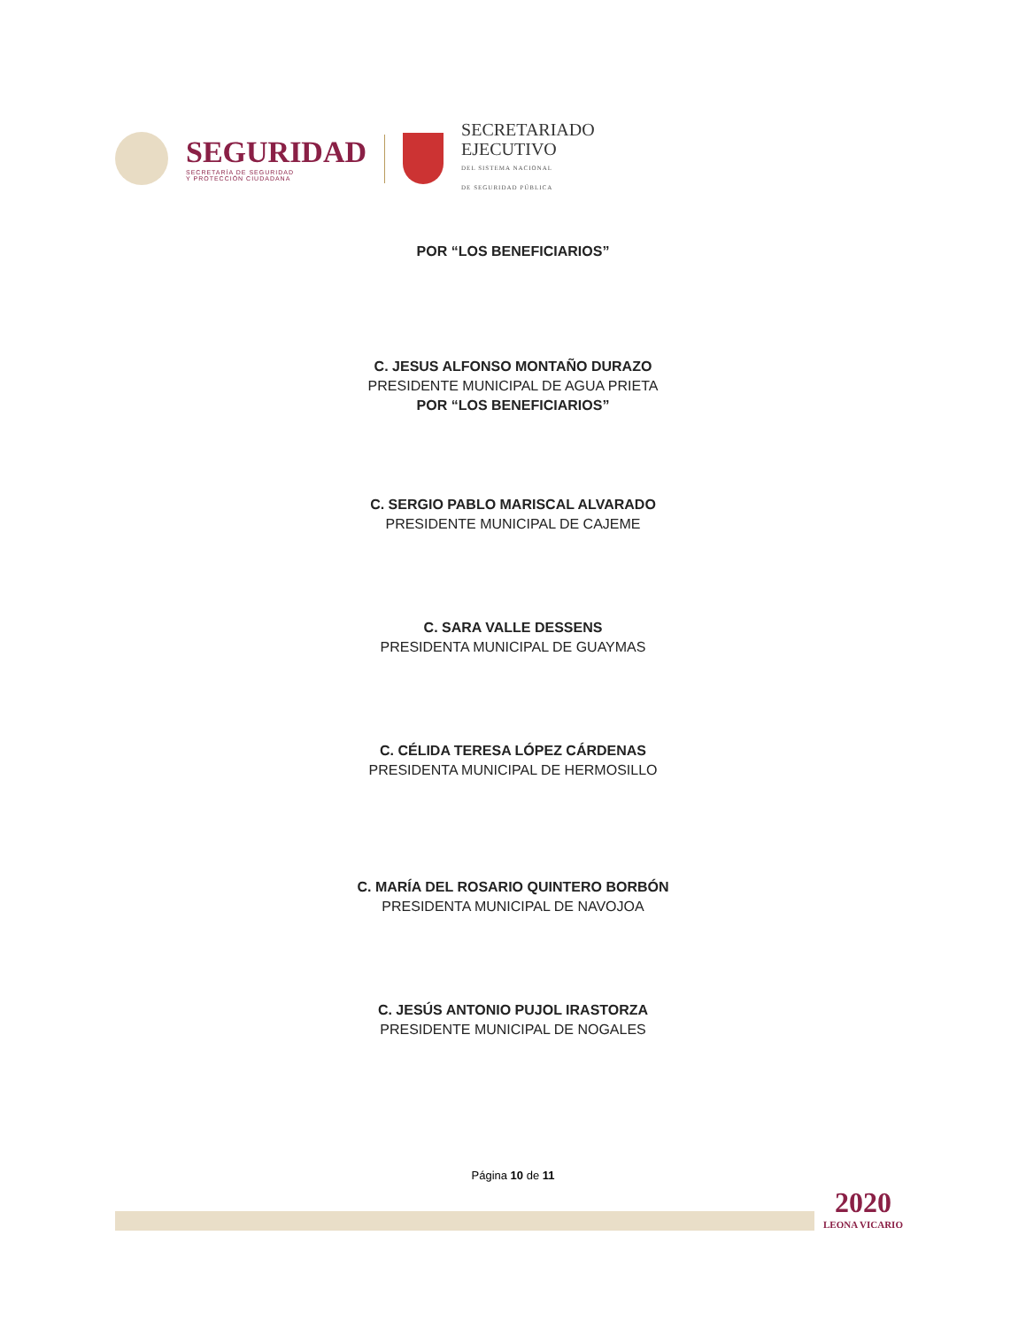SEGURIDAD
SECRETARÍA DE SEGURIDAD
Y PROTECCIÓN CIUDADANA
SECRETARIADO
EJECUTIVO
DEL SISTEMA NACIONAL
DE SEGURIDAD PÚBLICA
POR “LOS BENEFICIARIOS”
C. JESUS ALFONSO MONTAÑO DURAZO
PRESIDENTE MUNICIPAL DE AGUA PRIETA
POR “LOS BENEFICIARIOS”
C. SERGIO PABLO MARISCAL ALVARADO
PRESIDENTE MUNICIPAL DE CAJEME
C. SARA VALLE DESSENS
PRESIDENTA MUNICIPAL DE GUAYMAS
C. CÉLIDA TERESA LÓPEZ CÁRDENAS
PRESIDENTA MUNICIPAL DE HERMOSILLO
C. MARÍA DEL ROSARIO QUINTERO BORBÓN
PRESIDENTA MUNICIPAL DE NAVOJOA
C. JESÚS ANTONIO PUJOL IRASTORZA
PRESIDENTE MUNICIPAL DE NOGALES
Página 10 de 11
2020
LEONA VICARIO